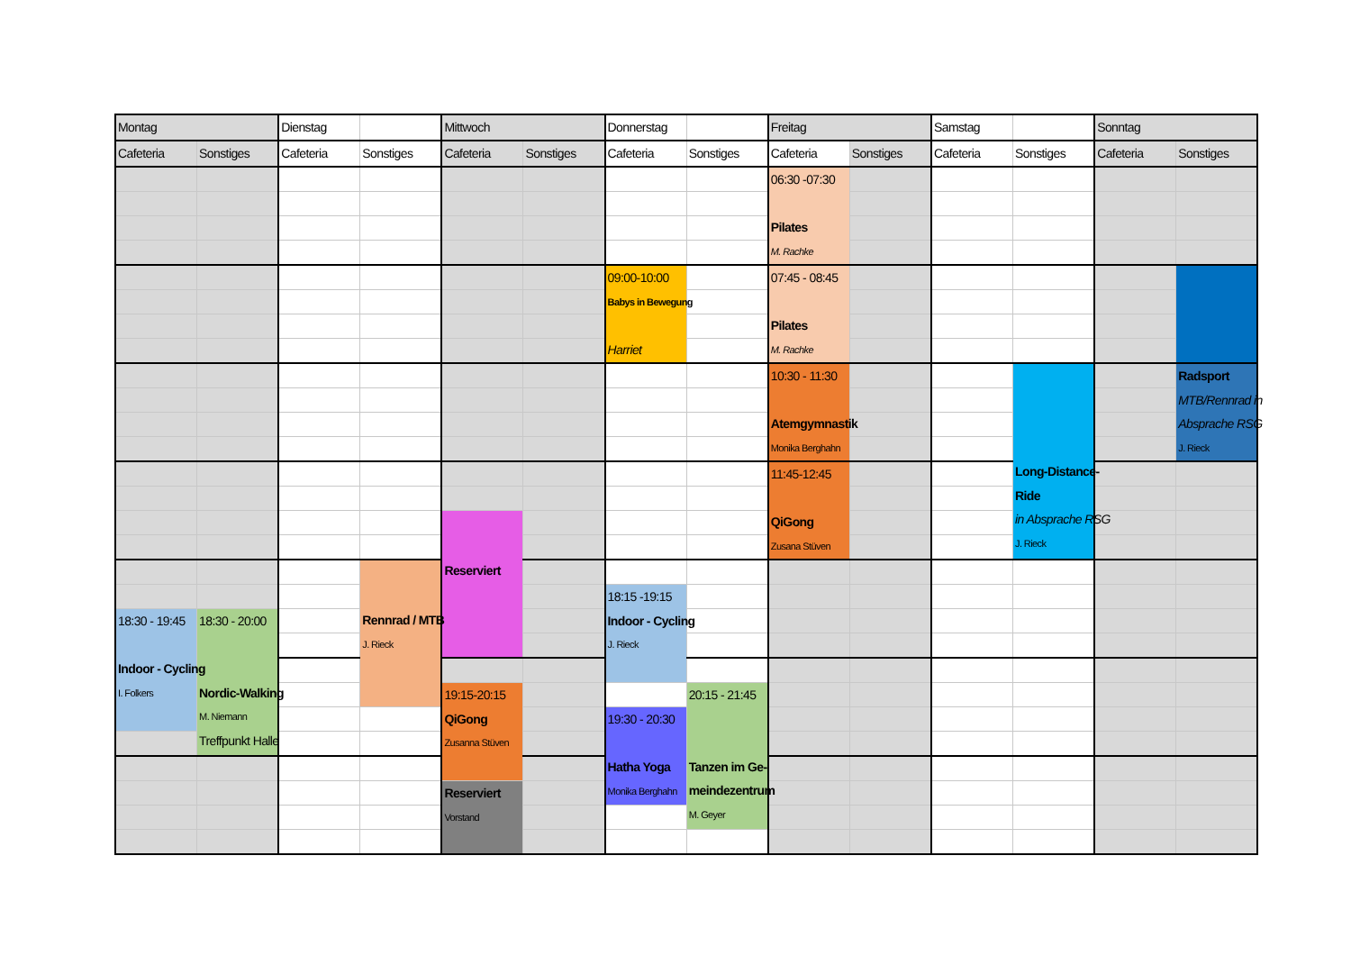| Montag | | Dienstag | | Mittwoch | | Donnerstag | | Freitag | | Samstag | | Sonntag | |
| --- | --- | --- | --- | --- | --- | --- | --- | --- | --- | --- | --- | --- | --- |
| Cafeteria | Sonstiges | Cafeteria | Sonstiges | Cafeteria | Sonstiges | Cafeteria | Sonstiges | Cafeteria | Sonstiges | Cafeteria | Sonstiges | Cafeteria | Sonstiges |
| | | | | | | | | 06:30 -07:30 Pilates M. Rachke | | | | | |
| | | | | | | 09:00-10:00 Babys in Bewegung Harriet | | 07:45 - 08:45 Pilates M. Rachke | | | | | |
| | | | | | | | | 10:30 - 11:30 Atemgymnastik Monika Berghahn | | | Long-Distance- Ride in Absprache RSG J. Rieck | | Radsport MTB/Rennrad in Absprache RSG J. Rieck |
| | | | | | | | | 11:45-12:45 QiGong Zusana Stüven | | | | | |
| | | | | Reserviert | | | | | | | | | |
| | | | Rennrad / MTB J. Rieck | | | | | | | | | | |
| | | | | | | 18:15 -19:15 Indoor - Cycling J. Rieck | | | | | | | |
| 18:30 - 19:45 Indoor - Cycling I. Folkers | 18:30 - 20:00 Nordic-Walking M. Niemann Treffpunkt Halle | | | | | | | | | | | | |
| | | | | 19:15-20:15 QiGong Zusanna Stüven | | | 20:15 - 21:45 Tanzen im Ge- meindezentrum M. Geyer | | | | | | |
| | | | | | | 19:30 - 20:30 Hatha Yoga Monika Berghahn | | | | | | | |
| | | | | Reserviert Vorstand | | | | | | | | | |